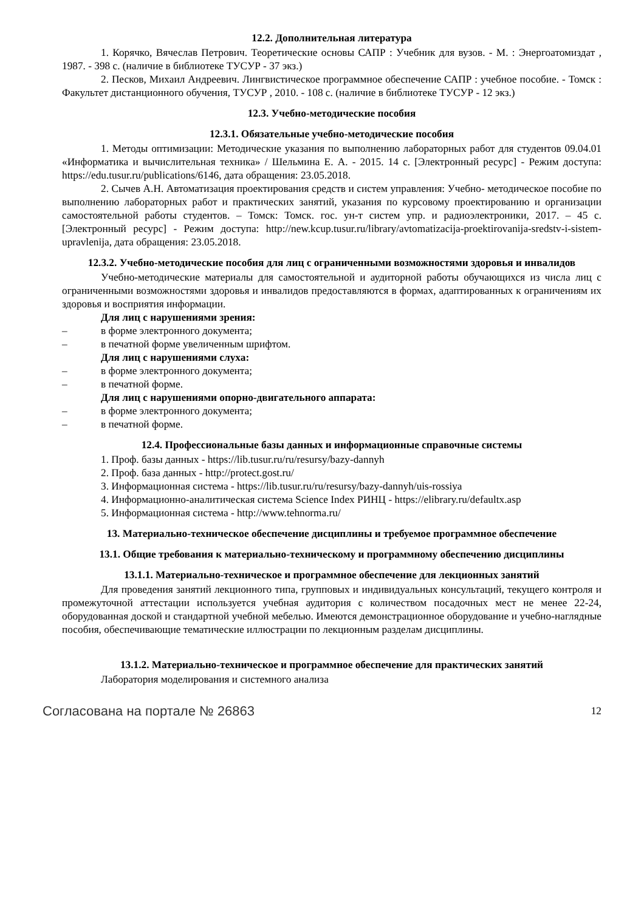12.2. Дополнительная литература
1. Корячко, Вячеслав Петрович. Теоретические основы САПР : Учебник для вузов. - М. : Энергоатомиздат , 1987. - 398 с. (наличие в библиотеке ТУСУР - 37 экз.)
2. Песков, Михаил Андреевич. Лингвистическое программное обеспечение САПР : учебное пособие. - Томск : Факультет дистанционного обучения, ТУСУР , 2010. - 108 с. (наличие в библиотеке ТУСУР - 12 экз.)
12.3. Учебно-методические пособия
12.3.1. Обязательные учебно-методические пособия
1. Методы оптимизации: Методические указания по выполнению лабораторных работ для студентов 09.04.01 «Информатика и вычислительная техника» / Шельмина Е. А. - 2015. 14 с. [Электронный ресурс] - Режим доступа: https://edu.tusur.ru/publications/6146, дата обращения: 23.05.2018.
2. Сычев А.Н. Автоматизация проектирования средств и систем управления: Учебно- методическое пособие по выполнению лабораторных работ и практических занятий, указания по курсовому проектированию и организации самостоятельной работы студентов. – Томск: Томск. гос. ун-т систем упр. и радиоэлектроники, 2017. – 45 с. [Электронный ресурс] - Режим доступа: http://new.kcup.tusur.ru/library/avtomatizacija-proektirovanija-sredstv-i-sistem-upravlenija, дата обращения: 23.05.2018.
12.3.2. Учебно-методические пособия для лиц с ограниченными возможностями здоровья и инвалидов
Учебно-методические материалы для самостоятельной и аудиторной работы обучающихся из числа лиц с ограниченными возможностями здоровья и инвалидов предоставляются в формах, адаптированных к ограничениям их здоровья и восприятия информации.
Для лиц с нарушениями зрения:
– в форме электронного документа;
– в печатной форме увеличенным шрифтом.
Для лиц с нарушениями слуха:
– в форме электронного документа;
– в печатной форме.
Для лиц с нарушениями опорно-двигательного аппарата:
– в форме электронного документа;
– в печатной форме.
12.4. Профессиональные базы данных и информационные справочные системы
1. Проф. базы данных - https://lib.tusur.ru/ru/resursy/bazy-dannyh
2. Проф. база данных - http://protect.gost.ru/
3. Информационная система - https://lib.tusur.ru/ru/resursy/bazy-dannyh/uis-rossiya
4. Информационно-аналитическая система Science Index РИНЦ - https://elibrary.ru/defaultx.asp
5. Информационная система - http://www.tehnorma.ru/
13. Материально-техническое обеспечение дисциплины и требуемое программное обеспечение
13.1. Общие требования к материально-техническому и программному обеспечению дисциплины
13.1.1. Материально-техническое и программное обеспечение для лекционных занятий
Для проведения занятий лекционного типа, групповых и индивидуальных консультаций, текущего контроля и промежуточной аттестации используется учебная аудитория с количеством посадочных мест не менее 22-24, оборудованная доской и стандартной учебной мебелью. Имеются демонстрационное оборудование и учебно-наглядные пособия, обеспечивающие тематические иллюстрации по лекционным разделам дисциплины.
13.1.2. Материально-техническое и программное обеспечение для практических занятий
Лаборатория моделирования и системного анализа
Согласована на портале № 26863 12